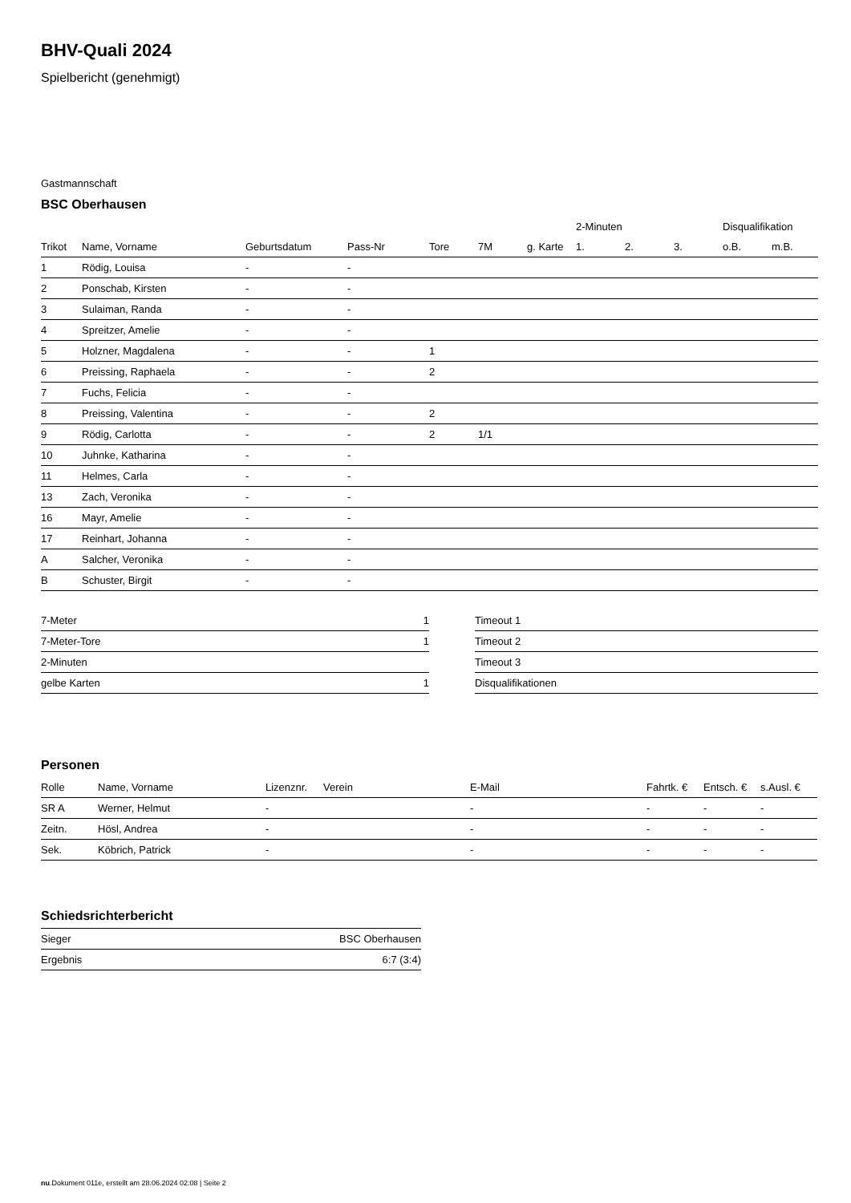BHV-Quali 2024
Spielbericht (genehmigt)
Gastmannschaft
BSC Oberhausen
| | | | | | | | | 2-Minuten | | | Disqualifikation | |
| --- | --- | --- | --- | --- | --- | --- | --- | --- | --- | --- | --- | --- |
| Trikot | Name, Vorname | Geburtsdatum | Pass-Nr | Tore | 7M | g. Karte | | 1. | 2. | 3. | o.B. | m.B. |
| 1 | Rödig, Louisa | - | - | | | | | | | | | |
| 2 | Ponschab, Kirsten | - | - | | | | | | | | | |
| 3 | Sulaiman, Randa | - | - | | | | | | | | | |
| 4 | Spreitzer, Amelie | - | - | | | | | | | | | |
| 5 | Holzner, Magdalena | - | - | 1 | | | | | | | | |
| 6 | Preissing, Raphaela | - | - | 2 | | | | | | | | |
| 7 | Fuchs, Felicia | - | - | | | | | | | | | |
| 8 | Preissing, Valentina | - | - | 2 | | | | | | | | |
| 9 | Rödig, Carlotta | - | - | 2 | 1/1 | | | | | | | |
| 10 | Juhnke, Katharina | - | - | | | | | | | | | |
| 11 | Helmes, Carla | - | - | | | | | | | | | |
| 13 | Zach, Veronika | - | - | | | | | | | | | |
| 16 | Mayr, Amelie | - | - | | | | | | | | | |
| 17 | Reinhart, Johanna | - | - | | | | | | | | | |
| A | Salcher, Veronika | - | - | | | | | | | | | |
| B | Schuster, Birgit | - | - | | | | | | | | | |
| 7-Meter | 1 |
| 7-Meter-Tore | 1 |
| 2-Minuten | |
| gelbe Karten | 1 |
| Timeout 1 |
| Timeout 2 |
| Timeout 3 |
| Disqualifikationen |
Personen
| Rolle | Name, Vorname | Lizenznr. | Verein | E-Mail | Fahrtk. € | Entsch. € | s.Ausl. € |
| --- | --- | --- | --- | --- | --- | --- | --- |
| SR A | Werner, Helmut | - | | - | - | - | - |
| Zeitn. | Hösl, Andrea | - | | - | - | - | - |
| Sek. | Köbrich, Patrick | - | | - | - | - | - |
Schiedsrichterbericht
| Sieger | BSC Oberhausen |
| Ergebnis | 6:7 (3:4) |
nu.Dokument 011e, erstellt am 28.06.2024 02:08 | Seite 2